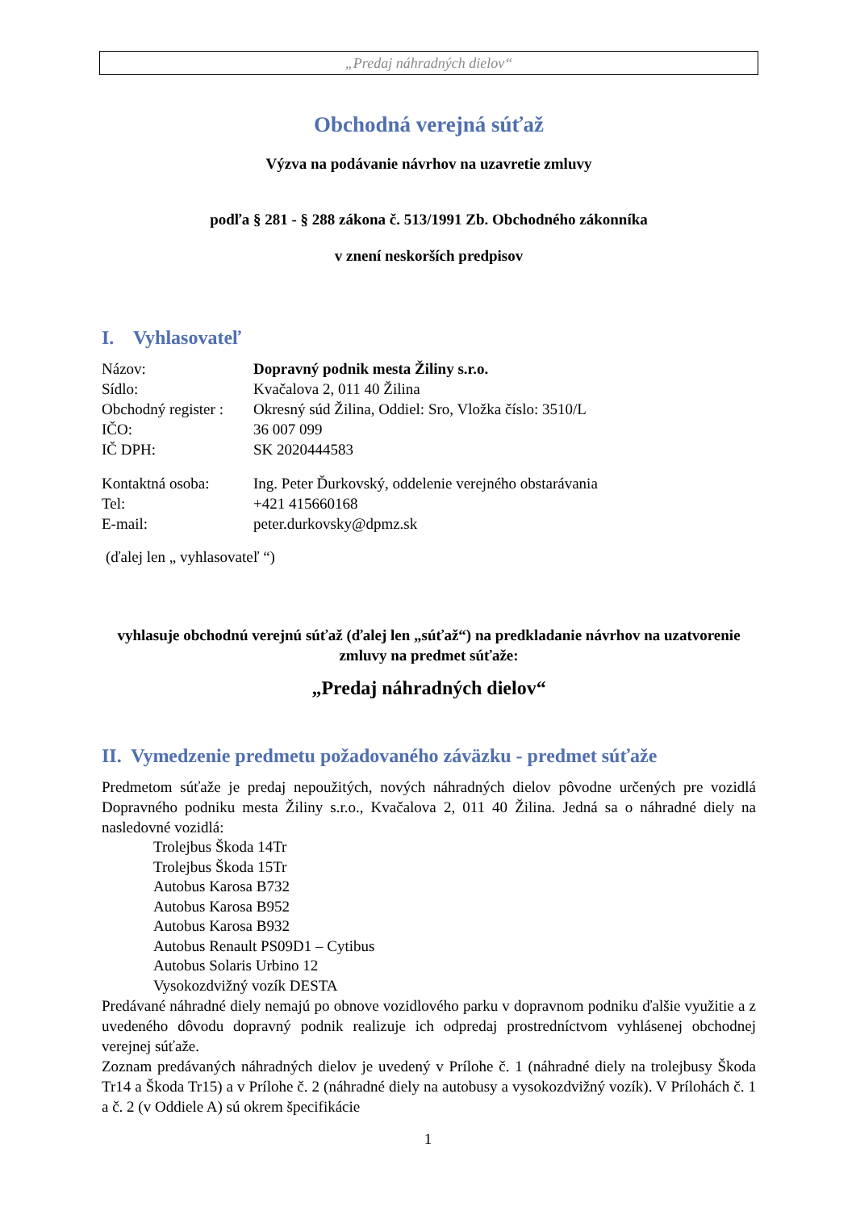„Predaj náhradných dielov“
Obchodná verejná súťaž
Výzva na podávanie návrhov na uzavretie zmluvy
podľa § 281 - § 288 zákona č. 513/1991 Zb. Obchodného zákonníka
v znení neskorších predpisov
I. Vyhlasovateľ
| Názov: | Dopravný podnik mesta Žiliny s.r.o. |
| Sídlo: | Kvačalova 2, 011 40 Žilina |
| Obchodný register : | Okresný súd Žilina, Oddiel: Sro, Vložka číslo: 3510/L |
| IČO: | 36 007 099 |
| IČ DPH: | SK 2020444583 |
| Kontaktná osoba: | Ing. Peter Ďurkovský, oddelenie verejného obstarávania |
| Tel: | +421 415660168 |
| E-mail: | peter.durkovsky@dpmz.sk |
(ďalej len „ vyhlasovateľ “)
vyhlasuje obchodnú verejnú súťaž (ďalej len „súťaž“) na predkladanie návrhov na uzatvorenie zmluvy na predmet súťaže:
„Predaj náhradných dielov“
II. Vymedzenie predmetu požadovaného záväzku - predmet súťaže
Predmetom súťaže je predaj nepoužitých, nových náhradných dielov pôvodne určených pre vozidlá Dopravného podniku mesta Žiliny s.r.o., Kvačalova 2, 011 40 Žilina. Jedná sa o náhradné diely na nasledovné vozidlá:
Trolejbus Škoda 14Tr
Trolejbus Škoda 15Tr
Autobus Karosa B732
Autobus Karosa B952
Autobus Karosa B932
Autobus Renault PS09D1 – Cytibus
Autobus Solaris Urbino 12
Vysokozdvižný vozík DESTA
Predávané náhradné diely nemajú po obnove vozidlového parku v dopravnom podniku ďalšie využitie a z uvedeného dôvodu dopravný podnik realizuje ich odpredaj prostredníctvom vyhlásenej obchodnej verejnej súťaže.
Zoznam predávaných náhradných dielov je uvedený v Prílohe č. 1 (náhradné diely na trolejbusy Škoda Tr14 a Škoda Tr15) a v Prílohe č. 2 (náhradné diely na autobusy a vysokozdvižný vozík). V Prílohách č. 1 a č. 2 (v Oddiele A) sú okrem špecifikácie
1